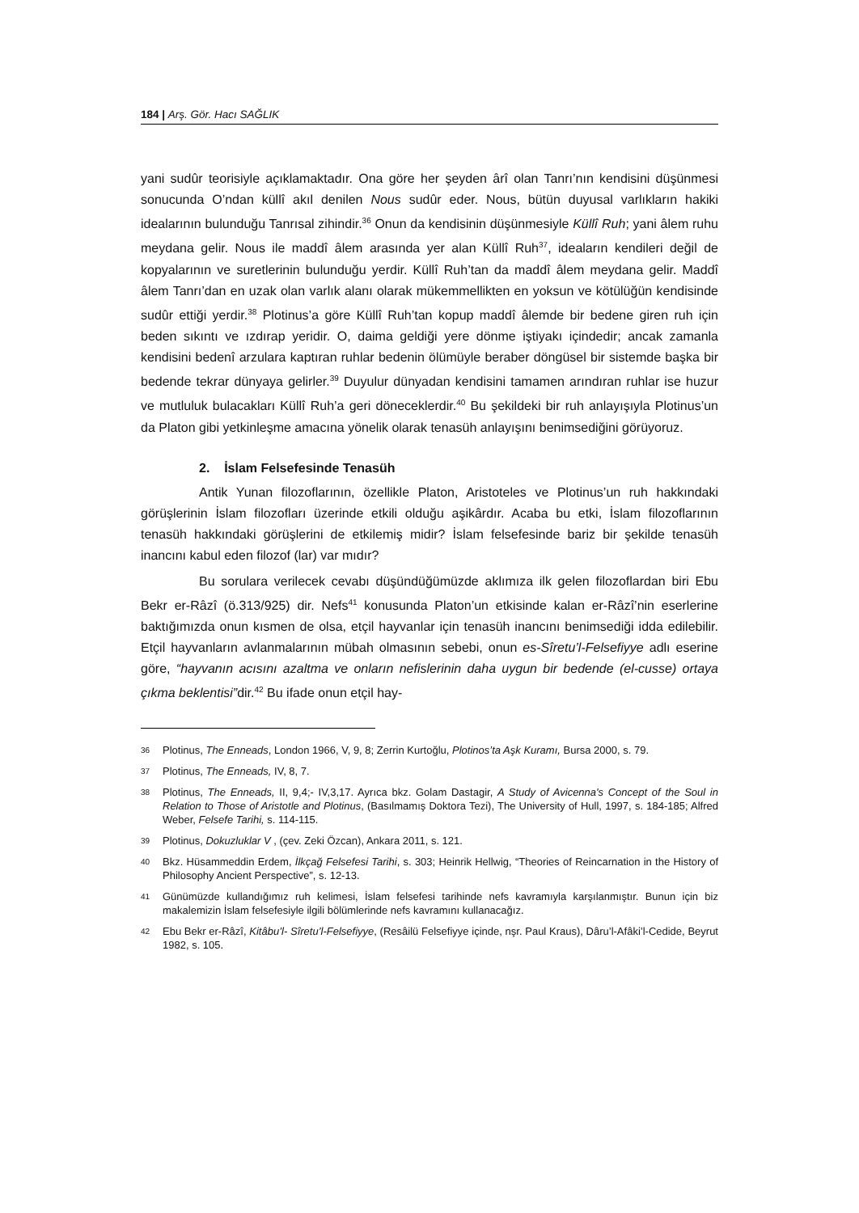184 | Arş. Gör. Hacı SAĞLIK
yani sudûr teorisiyle açıklamaktadır. Ona göre her şeyden ârî olan Tanrı’nın kendisini düşünmesi sonucunda O’ndan küllî akıl denilen Nous sudûr eder. Nous, bütün duyusal varlıkların hakiki idealarının bulunduğu Tanrısal zihindir.<sup>36</sup> Onun da kendisinin düşünmesiyle Küllî Ruh; yani âlem ruhu meydana gelir. Nous ile maddî âlem arasında yer alan Küllî Ruh<sup>37</sup>, ideaların kendileri değil de kopyalarının ve suretlerinin bulunduğu yerdir. Küllî Ruh’tan da maddî âlem meydana gelir. Maddî âlem Tanrı’dan en uzak olan varlık alanı olarak mükemmellikten en yoksun ve kötülüğün kendisinde sudûr ettiği yerdir.<sup>38</sup> Plotinus’a göre Küllî Ruh’tan kopup maddî âlemde bir bedene giren ruh için beden sıkıntı ve ızdırap yeridir. O, daima geldiği yere dönme iştiyakı içindedir; ancak zamanla kendisini bedenî arzulara kaptıran ruhlar bedenin ölümüyle beraber döngüsel bir sistemde başka bir bedende tekrar dünyaya gelirler.<sup>39</sup> Duyulur dünyadan kendisini tamamen arındıran ruhlar ise huzur ve mutluluk bulacakları Küllî Ruh’a geri döneceklerdir.<sup>40</sup> Bu şekildeki bir ruh anlayışıyla Plotinus’un da Platon gibi yetkinleşme amacına yönelik olarak tenasüh anlayışını benimsediğini görüyoruz.
2. İslam Felsefesinde Tenasüh
Antik Yunan filozoflarının, özellikle Platon, Aristoteles ve Plotinus’un ruh hakkındaki görüşlerinin İslam filozofları üzerinde etkili olduğu aşikârdır. Acaba bu etki, İslam filozoflarının tenasüh hakkındaki görüşlerini de etkilemiş midir? İslam felsefesinde bariz bir şekilde tenasüh inancını kabul eden filozof (lar) var mıdır?
Bu sorulara verilecek cevabı düşündüğümüzde aklımıza ilk gelen filozoflardan biri Ebu Bekr er-Râzî (ö.313/925) dir. Nefs<sup>41</sup> konusunda Platon’un etkisinde kalan er-Râzî’nin eserlerine baktığımızda onun kısmen de olsa, etçil hayvanlar için tenasüh inancını benimsediği idda edilebilir. Etçil hayvanların avlanmalarının mübah olmasının sebebi, onun es-Sîretu’l-Felsefiyye adlı eserine göre, “hayvanın acısını azaltma ve onların nefislerinin daha uygun bir bedende (el-cusse) ortaya çıkma beklentisi”dir.<sup>42</sup> Bu ifade onun etçil hay-
36
Plotinus, The Enneads, London 1966, V, 9, 8; Zerrin Kurtoğlu, Plotinos’ta Aşk Kuramı, Bursa 2000, s. 79.
37
Plotinus, The Enneads, IV, 8, 7.
38
Plotinus, The Enneads, II, 9,4;- IV,3,17. Ayrıca bkz. Golam Dastagir, A Study of Avicenna's Concept of the Soul in Relation to Those of Aristotle and Plotinus, (Basılmamış Doktora Tezi), The University of Hull, 1997, s. 184-185; Alfred Weber, Felsefe Tarihi, s. 114-115.
39
Plotinus, Dokuzluklar V , (çev. Zeki Özcan), Ankara 2011, s. 121.
40
Bkz. Hüsammeddin Erdem, İlkçağ Felsefesi Tarihi, s. 303; Heinrik Hellwig, “Theories of Reincarnation in the History of Philosophy Ancient Perspective”, s. 12-13.
41
Günümüzde kullandığımız ruh kelimesi, İslam felsefesi tarihinde nefs kavramıyla karşılanmıştır. Bunun için biz makalemizin İslam felsefesiyle ilgili bölümlerinde nefs kavramını kullanacağız.
42
Ebu Bekr er-Râzî, Kitâbu’l- Sîretu’l-Felsefiyye, (Resâilü Felsefiyye içinde, nşr. Paul Kraus), Dâru’l-Afâki’l-Cedide, Beyrut 1982, s. 105.